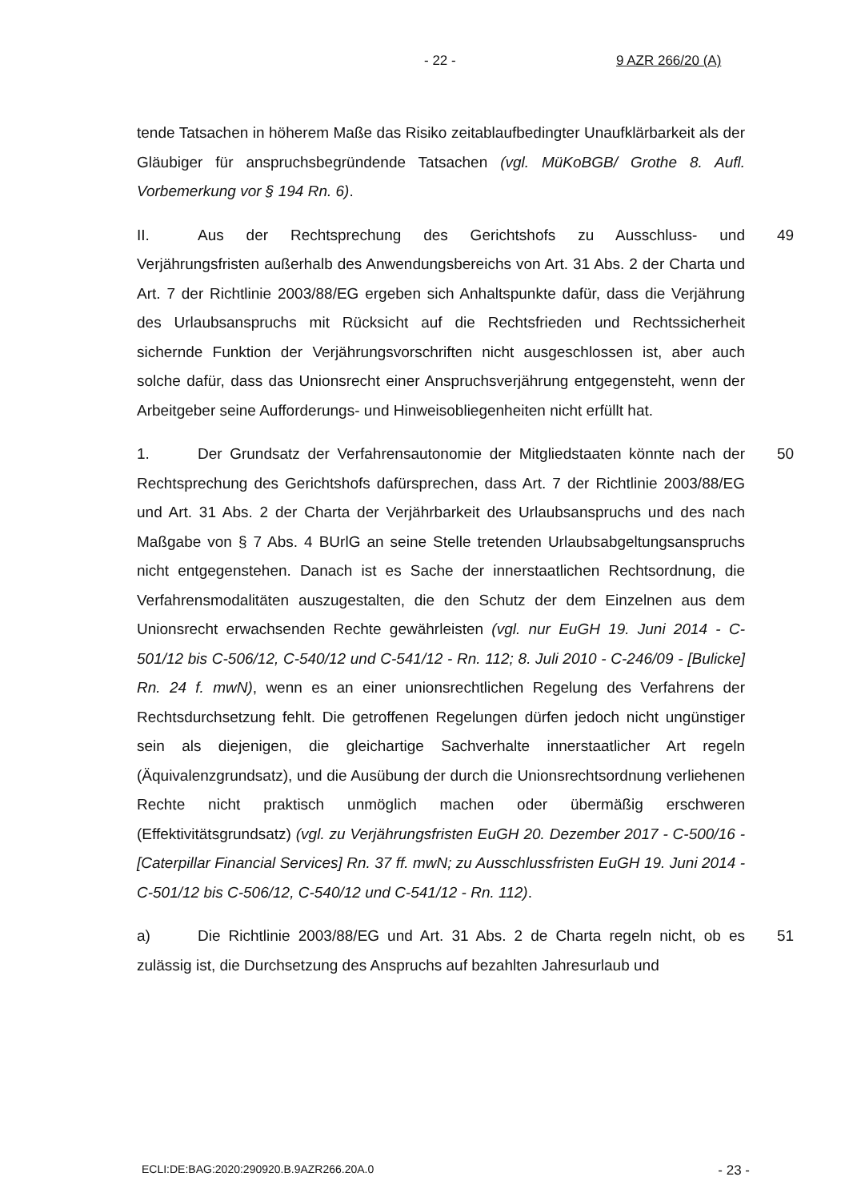- 22 - 9 AZR 266/20 (A)
tende Tatsachen in höherem Maße das Risiko zeitablaufbedingter Unaufklärbarkeit als der Gläubiger für anspruchsbegründende Tatsachen (vgl. MüKoBGB/ Grothe 8. Aufl. Vorbemerkung vor § 194 Rn. 6).
II. Aus der Rechtsprechung des Gerichtshofs zu Ausschluss- und Verjährungsfristen außerhalb des Anwendungsbereichs von Art. 31 Abs. 2 der Charta und Art. 7 der Richtlinie 2003/88/EG ergeben sich Anhaltspunkte dafür, dass die Verjährung des Urlaubsanspruchs mit Rücksicht auf die Rechtsfrieden und Rechtssicherheit sichernde Funktion der Verjährungsvorschriften nicht ausgeschlossen ist, aber auch solche dafür, dass das Unionsrecht einer Anspruchsverjährung entgegensteht, wenn der Arbeitgeber seine Aufforderungs- und Hinweisobliegenheiten nicht erfüllt hat. 49
1. Der Grundsatz der Verfahrensautonomie der Mitgliedstaaten könnte nach der Rechtsprechung des Gerichtshofs dafürsprechen, dass Art. 7 der Richtlinie 2003/88/EG und Art. 31 Abs. 2 der Charta der Verjährbarkeit des Urlaubsanspruchs und des nach Maßgabe von § 7 Abs. 4 BUrlG an seine Stelle tretenden Urlaubsabgeltungsanspruchs nicht entgegenstehen. Danach ist es Sache der innerstaatlichen Rechtsordnung, die Verfahrensmodalitäten auszugestalten, die den Schutz der dem Einzelnen aus dem Unionsrecht erwachsenden Rechte gewährleisten (vgl. nur EuGH 19. Juni 2014 - C-501/12 bis C-506/12, C-540/12 und C-541/12 - Rn. 112; 8. Juli 2010 - C-246/09 - [Bulicke] Rn. 24 f. mwN), wenn es an einer unionsrechtlichen Regelung des Verfahrens der Rechtsdurchsetzung fehlt. Die getroffenen Regelungen dürfen jedoch nicht ungünstiger sein als diejenigen, die gleichartige Sachverhalte innerstaatlicher Art regeln (Äquivalenzgrundsatz), und die Ausübung der durch die Unionsrechtsordnung verliehenen Rechte nicht praktisch unmöglich machen oder übermäßig erschweren (Effektivitätsgrundsatz) (vgl. zu Verjährungsfristen EuGH 20. Dezember 2017 - C-500/16 - [Caterpillar Financial Services] Rn. 37 ff. mwN; zu Ausschlussfristen EuGH 19. Juni 2014 - C-501/12 bis C-506/12, C-540/12 und C-541/12 - Rn. 112). 50
a) Die Richtlinie 2003/88/EG und Art. 31 Abs. 2 de Charta regeln nicht, ob es zulässig ist, die Durchsetzung des Anspruchs auf bezahlten Jahresurlaub und 51
ECLI:DE:BAG:2020:290920.B.9AZR266.20A.0 - 23 -